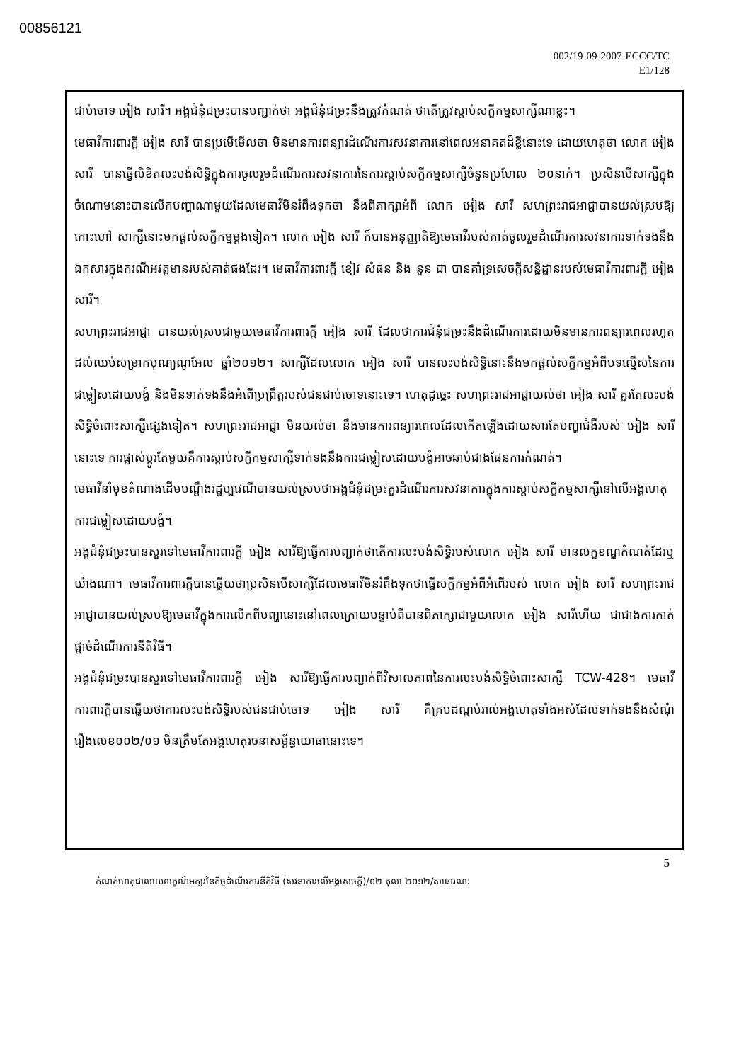00856121
002/19-09-2007-ECCC/TC
E1/128
ជាប់ចោទ អៀង សារី។ អង្គជំនុំជម្រះបានបញ្ជាក់ថា អង្គជំនុំជម្រះនឹងត្រូវកំណត់ ថាតើត្រូវស្តាប់សក្ខីកម្មសាក្សីណាខ្លះ។
មេធាវីការពារក្តី អៀង សារី បានប្រមើមើលថា មិនមានការពន្យារដំណើរការសវនាការនៅពេលអនាគតដ៏ខ្លីនោះទេ ដោយហេតុថា លោក អៀង សារី បានធ្វើលិខិតលះបង់សិទ្ធិក្នុងការចូលរួមដំណើរការសវនាការនៃការស្តាប់សក្ខីកម្មសាក្សីចំនួនប្រហែល ២០នាក់។ ប្រសិនបើសាក្សីក្នុងចំណោមនោះបានលើកបញ្ហាណាមួយដែលមេធាវីមិនរំពឹងទុកថា នឹងពិភាក្សាអំពី លោក អៀង សារី សហព្រះរាជអាជ្ញាបានយល់ស្របឱ្យកោះហៅ សាក្សីនោះមកផ្តល់សក្ខីកម្មម្តងទៀត។ លោក អៀង សារី ក៏បានអនុញ្ញាតិឱ្យមេធាវីរបស់គាត់ចូលរួមដំណើរការសវនាការទាក់ទងនឹងឯកសារក្នុងករណីអវត្តមានរបស់គាត់ផងដែរ។ មេធាវីការពារក្តី ខៀវ សំផន និង នួន ជា បានគាំទ្រសេចក្តីសន្និដ្ឋានរបស់មេធាវីការពារក្តី អៀង សារី។
សហព្រះរាជអាជ្ញា បានយល់ស្របជាមួយមេធាវីការពារក្តី អៀង សារី ដែលថាការជំនុំជម្រះនឹងដំណើរការដោយមិនមានការពន្យារពេលរហូតដល់ឈប់សម្រាកបុណ្យណូអែល ឆ្នាំ២០១២។ សាក្សីដែលលោក អៀង សារី បានលះបង់សិទ្ធិនោះនឹងមកផ្តល់សក្ខីកម្មអំពីបទល្មើសនៃការជម្លៀសដោយបង្ខំ និងមិនទាក់ទងនឹងអំពើប្រព្រឹត្តរបស់ជនជាប់ចោទនោះទេ។ ហេតុដូច្នេះ សហព្រះរាជអាជ្ញាយល់ថា អៀង សារី គួរតែលះបង់សិទ្ធិចំពោះសាក្សីផ្សេងទៀត។ សហព្រះរាជអាជ្ញា មិនយល់ថា នឹងមានការពន្យារពេលដែលកើតឡើងដោយសារតែបញ្ហាជំងឺរបស់ អៀង សារី នោះទេ ការផ្លាស់ប្តូរតែមួយគឺការស្តាប់សក្ខីកម្មសាក្សីទាក់ទងនឹងការជម្លៀសដោយបង្ខំអាចឆាប់ជាងផែនការកំណត់។
មេធាវីនាំមុខតំណាងដើមបណ្តឹងរដ្ឋប្បវេណីបានយល់ស្របថាអង្គជំនុំជម្រះគួរដំណើរការសវនាការក្នុងការស្តាប់សក្ខីកម្មសាក្សីនៅលើអង្គហេតុការជម្លៀសដោយបង្ខំ។
អង្គជំនុំជម្រះបានសួរទៅមេធាវីការពារក្តី អៀង សារីឱ្យធ្វើការបញ្ជាក់ថាតើការលះបង់សិទ្ធិរបស់លោក អៀង សារី មានលក្ខខណ្ឌកំណត់ដែរឬយ៉ាងណា។ មេធាវីការពារក្តីបានឆ្លើយថាប្រសិនបើសាក្សីដែលមេធាវីមិនរំពឹងទុកថាធ្វើសក្ខីកម្មអំពីអំពើរបស់ លោក អៀង សារី សហព្រះរាជអាជ្ញាបានយល់ស្របឱ្យមេធាវីក្នុងការលើកពីបញ្ហានោះនៅពេលក្រោយបន្ទាប់ពីបានពិភាក្សាជាមួយលោក អៀង សារីហើយ ជាជាងការកាត់ផ្តាច់ដំណើរការនីតិវិធី។
អង្គជំនុំជម្រះបានសួរទៅមេធាវីការពារក្តី អៀង សារីឱ្យធ្វើការបញ្ជាក់ពីវិសាលភាពនៃការលះបង់សិទ្ធិចំពោះសាក្សី TCW-428។ មេធាវីការពារក្តីបានឆ្លើយថាការលះបង់សិទ្ធិរបស់ជនជាប់ចោទ អៀង សារី គឺគ្របដណ្តប់រាល់អង្គហេតុទាំងអស់ដែលទាក់ទងនឹងសំណុំរឿងលេខ០០២/០១ មិនត្រឹមតែអង្គហេតុរចនាសម្ព័ន្ធយោធានោះទេ។
5
កំណត់ហេតុជាលាយលក្ខណ៍អក្សរនៃកិច្ចដំណើរការនីតិវិធី (សវនាការលើអង្គសេចក្តី)/០២ តុលា ២០១២/សាធារណៈ